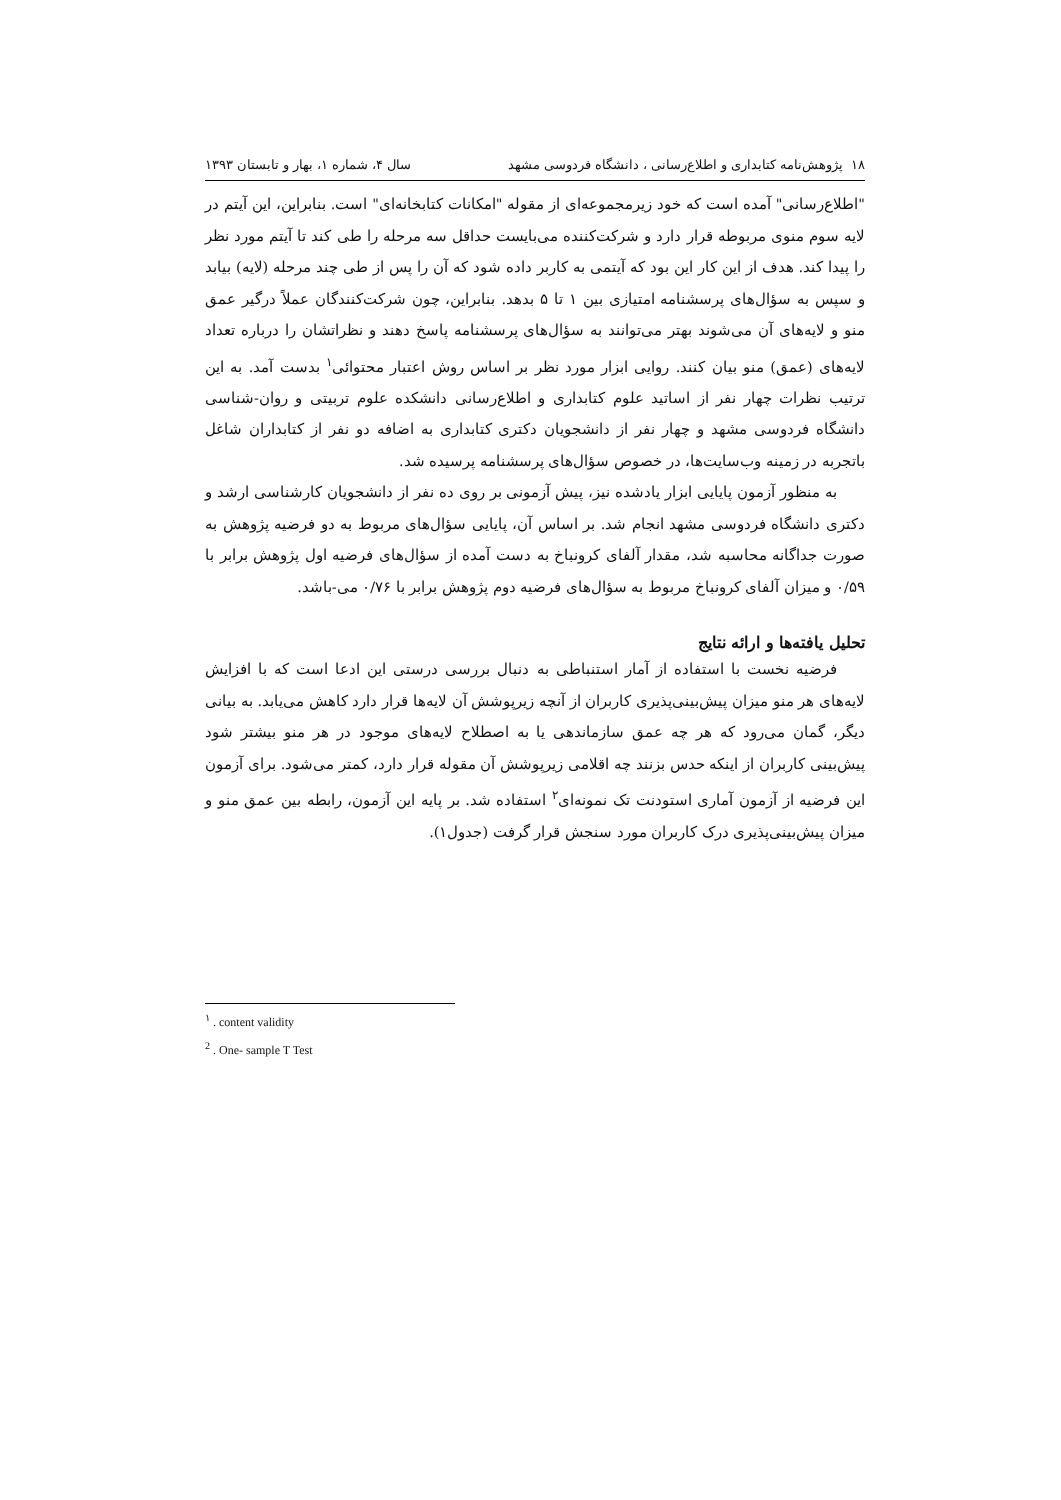۱۸ پژوهش‌نامه کتابداری و اطلاع‌رسانی ، دانشگاه فردوسی مشهد سال ۴، شماره ۱، بهار و تابستان ۱۳۹۳
"اطلاع‌رسانی" آمده است که خود زیرمجموعه‌ای از مقوله "امکانات کتابخانه‌ای" است. بنابراین، این آیتم در لایه سوم منوی مربوطه قرار دارد و شرکت‌کننده می‌بایست حداقل سه مرحله را طی کند تا آیتم مورد نظر را پیدا کند. هدف از این کار این بود که آیتمی به کاربر داده شود که آن را پس از طی چند مرحله (لایه) بیابد و سپس به سؤال‌های پرسشنامه امتیازی بین ۱ تا ۵ بدهد. بنابراین، چون شرکت‌کنندگان عملاً درگیر عمق منو و لایه‌های آن می‌شوند بهتر می‌توانند به سؤال‌های پرسشنامه پاسخ دهند و نظراتشان را درباره تعداد لایه‌های (عمق) منو بیان کنند. روایی ابزار مورد نظر بر اساس روش اعتبار محتوائی<sup>۱</sup> بدست آمد. به این ترتیب نظرات چهار نفر از اساتید علوم کتابداری و اطلاع‌رسانی دانشکده علوم تربیتی و روان-شناسی دانشگاه فردوسی مشهد و چهار نفر از دانشجویان دکتری کتابداری به اضافه دو نفر از کتابداران شاغل باتجربه در زمینه وب‌سایت‌ها، در خصوص سؤال‌های پرسشنامه پرسیده شد.
به منظور آزمون پایایی ابزار یادشده نیز، پیش آزمونی بر روی ده نفر از دانشجویان کارشناسی ارشد و دکتری دانشگاه فردوسی مشهد انجام شد. بر اساس آن، پایایی سؤال‌های مربوط به دو فرضیه پژوهش به صورت جداگانه محاسبه شد، مقدار آلفای کرونباخ به دست آمده از سؤال‌های فرضیه اول پژوهش برابر با ۰/۵۹ و میزان آلفای کرونباخ مربوط به سؤال‌های فرضیه دوم پژوهش برابر با ۰/۷۶ می-باشد.
تحلیل یافته‌ها و ارائه نتایج
فرضیه نخست با استفاده از آمار استنباطی به دنبال بررسی درستی این ادعا است که با افزایش لایه‌های هر منو میزان پیش‌بینی‌پذیری کاربران از آنچه زیرپوشش آن لایه‌ها قرار دارد کاهش می‌یابد. به بیانی دیگر، گمان می‌رود که هر چه عمق سازماندهی یا به اصطلاح لایه‌های موجود در هر منو بیشتر شود پیش‌بینی کاربران از اینکه حدس بزنند چه اقلامی زیرپوشش آن مقوله قرار دارد، کمتر می‌شود. برای آزمون این فرضیه از آزمون آماری استودنت تک نمونه‌ای<sup>۲</sup> استفاده شد. بر پایه این آزمون، رابطه بین عمق منو و میزان پیش‌بینی‌پذیری درک کاربران مورد سنجش قرار گرفت (جدول۱).
<sup>۱</sup> . content validity
<sup>2</sup> . One- sample T Test